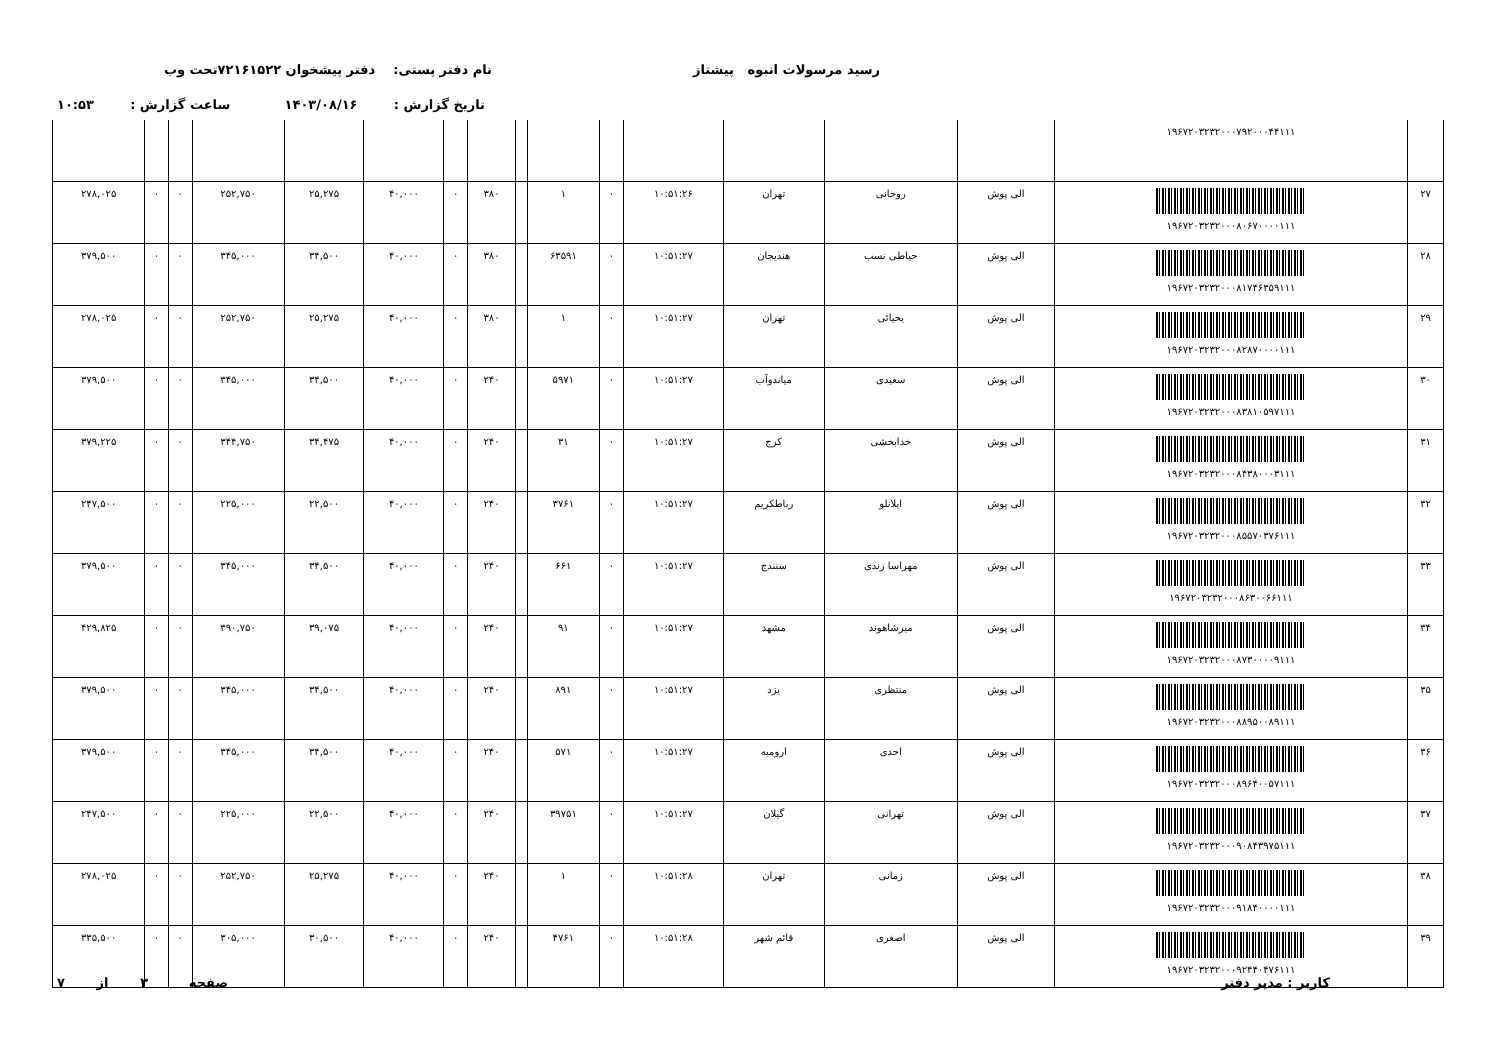رسید مرسولات انبوه پیشتاز نام دفتر پستی: دفتر پیشخوان ۷۲۱۶۱۵۲۲تحت وب
تاریخ گزارش : ۱۴۰۳/۰۸/۱۶ ساعت گزارش : ۱۰:۵۳
| | ۱۹۶۷۲۰۳۲۳۲۰۰۰۷۹۲۰۰۰۴۴۱۱۱ | | | | | | | | | | | | | | | |
| ۲۷ | ۱۹۶۷۲۰۳۲۳۲۰۰۰۸۰۶۷۰۰۰۰۱۱۱ | الی پوش | روحانی | تهران | ۱۰:۵۱:۲۶ | ۰ | ۱ | | ۳۸۰ | ۰ | ۴۰,۰۰۰ | ۲۵,۲۷۵ | ۲۵۲,۷۵۰ | ۰ | ۰ | ۲۷۸,۰۲۵ |
| ۲۸ | ۱۹۶۷۲۰۳۲۳۲۰۰۰۸۱۷۴۶۳۵۹۱۱۱ | الی پوش | حیاطی نسب | هندیجان | ۱۰:۵۱:۲۷ | ۰ | ۶۳۵۹۱ | | ۳۸۰ | ۰ | ۴۰,۰۰۰ | ۳۴,۵۰۰ | ۳۴۵,۰۰۰ | ۰ | ۰ | ۳۷۹,۵۰۰ |
| ۲۹ | ۱۹۶۷۲۰۳۲۳۲۰۰۰۸۲۸۷۰۰۰۰۱۱۱ | الی پوش | یحیائی | تهران | ۱۰:۵۱:۲۷ | ۰ | ۱ | | ۳۸۰ | ۰ | ۴۰,۰۰۰ | ۲۵,۲۷۵ | ۲۵۲,۷۵۰ | ۰ | ۰ | ۲۷۸,۰۲۵ |
| ۳۰ | ۱۹۶۷۲۰۳۲۳۲۰۰۰۸۳۸۱۰۵۹۷۱۱۱ | الی پوش | سعیدی | میاندوآب | ۱۰:۵۱:۲۷ | ۰ | ۵۹۷۱ | | ۲۴۰ | ۰ | ۴۰,۰۰۰ | ۳۴,۵۰۰ | ۳۴۵,۰۰۰ | ۰ | ۰ | ۳۷۹,۵۰۰ |
| ۳۱ | ۱۹۶۷۲۰۳۲۳۲۰۰۰۸۴۳۸۰۰۰۳۱۱۱ | الی پوش | خدابخشی | کرج | ۱۰:۵۱:۲۷ | ۰ | ۳۱ | | ۲۴۰ | ۰ | ۴۰,۰۰۰ | ۳۴,۴۷۵ | ۳۴۴,۷۵۰ | ۰ | ۰ | ۳۷۹,۲۲۵ |
| ۳۲ | ۱۹۶۷۲۰۳۲۳۲۰۰۰۸۵۵۷۰۳۷۶۱۱۱ | الی پوش | ایلانلو | رباطکریم | ۱۰:۵۱:۲۷ | ۰ | ۳۷۶۱ | | ۲۴۰ | ۰ | ۴۰,۰۰۰ | ۲۲,۵۰۰ | ۲۲۵,۰۰۰ | ۰ | ۰ | ۲۴۷,۵۰۰ |
| ۳۳ | ۱۹۶۷۲۰۳۲۳۲۰۰۰۸۶۳۰۰۶۶۱۱۱ | الی پوش | مهراسا زندی | سنندج | ۱۰:۵۱:۲۷ | ۰ | ۶۶۱ | | ۲۴۰ | ۰ | ۴۰,۰۰۰ | ۳۴,۵۰۰ | ۳۴۵,۰۰۰ | ۰ | ۰ | ۳۷۹,۵۰۰ |
| ۳۴ | ۱۹۶۷۲۰۳۲۳۲۰۰۰۸۷۳۰۰۰۰۹۱۱۱ | الی پوش | میرشاهوند | مشهد | ۱۰:۵۱:۲۷ | ۰ | ۹۱ | | ۲۴۰ | ۰ | ۴۰,۰۰۰ | ۳۹,۰۷۵ | ۳۹۰,۷۵۰ | ۰ | ۰ | ۴۲۹,۸۲۵ |
| ۳۵ | ۱۹۶۷۲۰۳۲۳۲۰۰۰۸۸۹۵۰۰۸۹۱۱۱ | الی پوش | منتظری | یزد | ۱۰:۵۱:۲۷ | ۰ | ۸۹۱ | | ۲۴۰ | ۰ | ۴۰,۰۰۰ | ۳۴,۵۰۰ | ۳۴۵,۰۰۰ | ۰ | ۰ | ۳۷۹,۵۰۰ |
| ۳۶ | ۱۹۶۷۲۰۳۲۳۲۰۰۰۸۹۶۴۰۰۵۷۱۱۱ | الی پوش | احدی | ارومیه | ۱۰:۵۱:۲۷ | ۰ | ۵۷۱ | | ۲۴۰ | ۰ | ۴۰,۰۰۰ | ۳۴,۵۰۰ | ۳۴۵,۰۰۰ | ۰ | ۰ | ۳۷۹,۵۰۰ |
| ۳۷ | ۱۹۶۷۲۰۳۲۳۲۰۰۰۹۰۸۴۳۹۷۵۱۱۱ | الی پوش | تهرانی | گیلان | ۱۰:۵۱:۲۷ | ۰ | ۳۹۷۵۱ | | ۲۴۰ | ۰ | ۴۰,۰۰۰ | ۲۲,۵۰۰ | ۲۲۵,۰۰۰ | ۰ | ۰ | ۲۴۷,۵۰۰ |
| ۳۸ | ۱۹۶۷۲۰۳۲۳۲۰۰۰۹۱۸۴۰۰۰۰۱۱۱ | الی پوش | زمانی | تهران | ۱۰:۵۱:۲۸ | ۰ | ۱ | | ۲۴۰ | ۰ | ۴۰,۰۰۰ | ۲۵,۲۷۵ | ۲۵۲,۷۵۰ | ۰ | ۰ | ۲۷۸,۰۲۵ |
| ۳۹ | ۱۹۶۷۲۰۳۲۳۲۰۰۰۹۲۴۴۰۴۷۶۱۱۱ | الی پوش | اصغری | قائم شهر | ۱۰:۵۱:۲۸ | ۰ | ۴۷۶۱ | | ۲۴۰ | ۰ | ۴۰,۰۰۰ | ۳۰,۵۰۰ | ۳۰۵,۰۰۰ | ۰ | ۰ | ۳۳۵,۵۰۰ |
کاربر : مدیر دفتر
صفحه ۳ از ۷